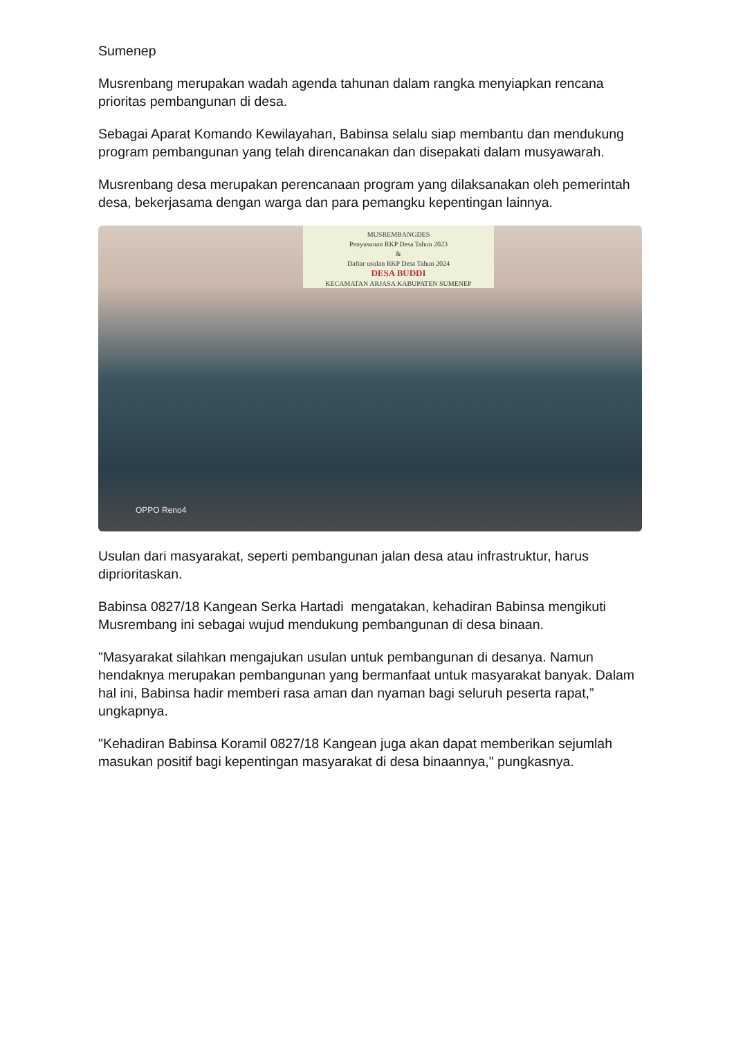Sumenep
Musrenbang merupakan wadah agenda tahunan dalam rangka menyiapkan rencana prioritas pembangunan di desa.
Sebagai Aparat Komando Kewilayahan, Babinsa selalu siap membantu dan mendukung program pembangunan yang telah direncanakan dan disepakati dalam musyawarah.
Musrenbang desa merupakan perencanaan program yang dilaksanakan oleh pemerintah desa, bekerjasama dengan warga dan para pemangku kepentingan lainnya.
MUSREMBANGDES
Penyusunan RKP Desa Tahun 2023
&
Daftar usulan RKP Desa Tahun 2024
DESA BUDDI
KECAMATAN ARJASA KABUPATEN SUMENEP
OPPO Reno4
Usulan dari masyarakat, seperti pembangunan jalan desa atau infrastruktur, harus diprioritaskan.
Babinsa 0827/18 Kangean Serka Hartadi mengatakan, kehadiran Babinsa mengikuti Musrembang ini sebagai wujud mendukung pembangunan di desa binaan.
"Masyarakat silahkan mengajukan usulan untuk pembangunan di desanya. Namun hendaknya merupakan pembangunan yang bermanfaat untuk masyarakat banyak. Dalam hal ini, Babinsa hadir memberi rasa aman dan nyaman bagi seluruh peserta rapat,” ungkapnya.
"Kehadiran Babinsa Koramil 0827/18 Kangean juga akan dapat memberikan sejumlah masukan positif bagi kepentingan masyarakat di desa binaannya," pungkasnya.